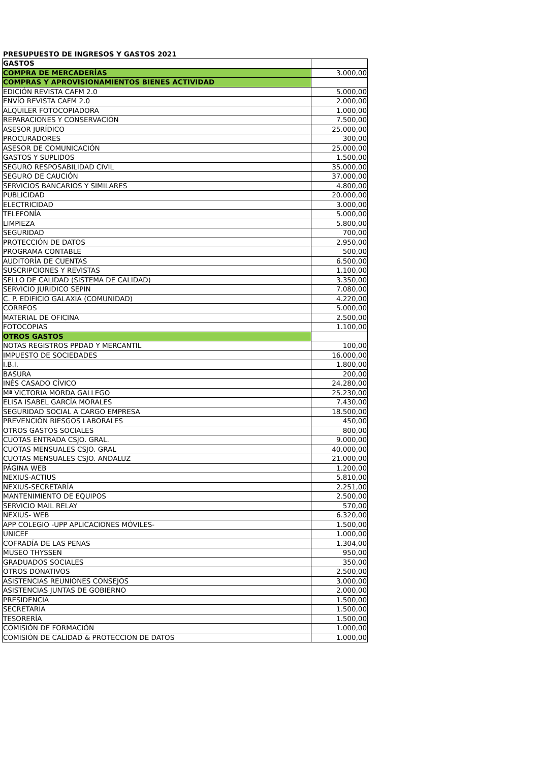PRESUPUESTO DE INGRESOS Y GASTOS 2021
| GASTOS | |
| COMPRA DE MERCADERÍAS | 3.000,00 |
| COMPRAS Y APROVISIONAMIENTOS BIENES ACTIVIDAD | |
| EDICIÓN REVISTA CAFM 2.0 | 5.000,00 |
| ENVÍO REVISTA CAFM 2.0 | 2.000,00 |
| ALQUILER FOTOCOPIADORA | 1.000,00 |
| REPARACIONES Y CONSERVACIÓN | 7.500,00 |
| ASESOR JURÍDICO | 25.000,00 |
| PROCURADORES | 300,00 |
| ASESOR DE COMUNICACIÓN | 25.000,00 |
| GASTOS Y SUPLIDOS | 1.500,00 |
| SEGURO RESPOSABILIDAD CIVIL | 35.000,00 |
| SEGURO DE CAUCIÓN | 37.000,00 |
| SERVICIOS BANCARIOS Y SIMILARES | 4.800,00 |
| PUBLICIDAD | 20.000,00 |
| ELECTRICIDAD | 3.000,00 |
| TELEFONÍA | 5.000,00 |
| LIMPIEZA | 5.800,00 |
| SEGURIDAD | 700,00 |
| PROTECCIÓN DE DATOS | 2.950,00 |
| PROGRAMA CONTABLE | 500,00 |
| AUDITORÍA DE CUENTAS | 6.500,00 |
| SUSCRIPCIONES Y REVISTAS | 1.100,00 |
| SELLO DE CALIDAD (SISTEMA DE CALIDAD) | 3.350,00 |
| SERVICIO JURIDICO SEPIN | 7.080,00 |
| C. P. EDIFICIO GALAXIA (COMUNIDAD) | 4.220,00 |
| CORREOS | 5.000,00 |
| MATERIAL DE OFICINA | 2.500,00 |
| FOTOCOPIAS | 1.100,00 |
| OTROS GASTOS | |
| NOTAS REGISTROS PPDAD Y MERCANTIL | 100,00 |
| IMPUESTO DE SOCIEDADES | 16.000,00 |
| I.B.I. | 1.800,00 |
| BASURA | 200,00 |
| INÉS CASADO CÍVICO | 24.280,00 |
| Mª VICTORIA MORDA GALLEGO | 25.230,00 |
| ELISA ISABEL GARCÍA MORALES | 7.430,00 |
| SEGURIDAD SOCIAL A CARGO EMPRESA | 18.500,00 |
| PREVENCIÓN RIESGOS LABORALES | 450,00 |
| OTROS GASTOS SOCIALES | 800,00 |
| CUOTAS ENTRADA CSJO. GRAL. | 9.000,00 |
| CUOTAS MENSUALES CSJO. GRAL | 40.000,00 |
| CUOTAS MENSUALES CSJO. ANDALUZ | 21.000,00 |
| PÁGINA WEB | 1.200,00 |
| NEXIUS-ACTIUS | 5.810,00 |
| NEXIUS-SECRETARÍA | 2.251,00 |
| MANTENIMIENTO DE EQUIPOS | 2.500,00 |
| SERVICIO MAIL RELAY | 570,00 |
| NEXIUS- WEB | 6.320,00 |
| APP COLEGIO -UPP APLICACIONES MÓVILES- | 1.500,00 |
| UNICEF | 1.000,00 |
| COFRADÍA DE LAS PENAS | 1.304,00 |
| MUSEO THYSSEN | 950,00 |
| GRADUADOS SOCIALES | 350,00 |
| OTROS DONATIVOS | 2.500,00 |
| ASISTENCIAS REUNIONES CONSEJOS | 3.000,00 |
| ASISTENCIAS JUNTAS DE GOBIERNO | 2.000,00 |
| PRESIDENCIA | 1.500,00 |
| SECRETARIA | 1.500,00 |
| TESORERÍA | 1.500,00 |
| COMISIÓN DE FORMACIÓN | 1.000,00 |
| COMISIÓN DE CALIDAD & PROTECCION DE DATOS | 1.000,00 |